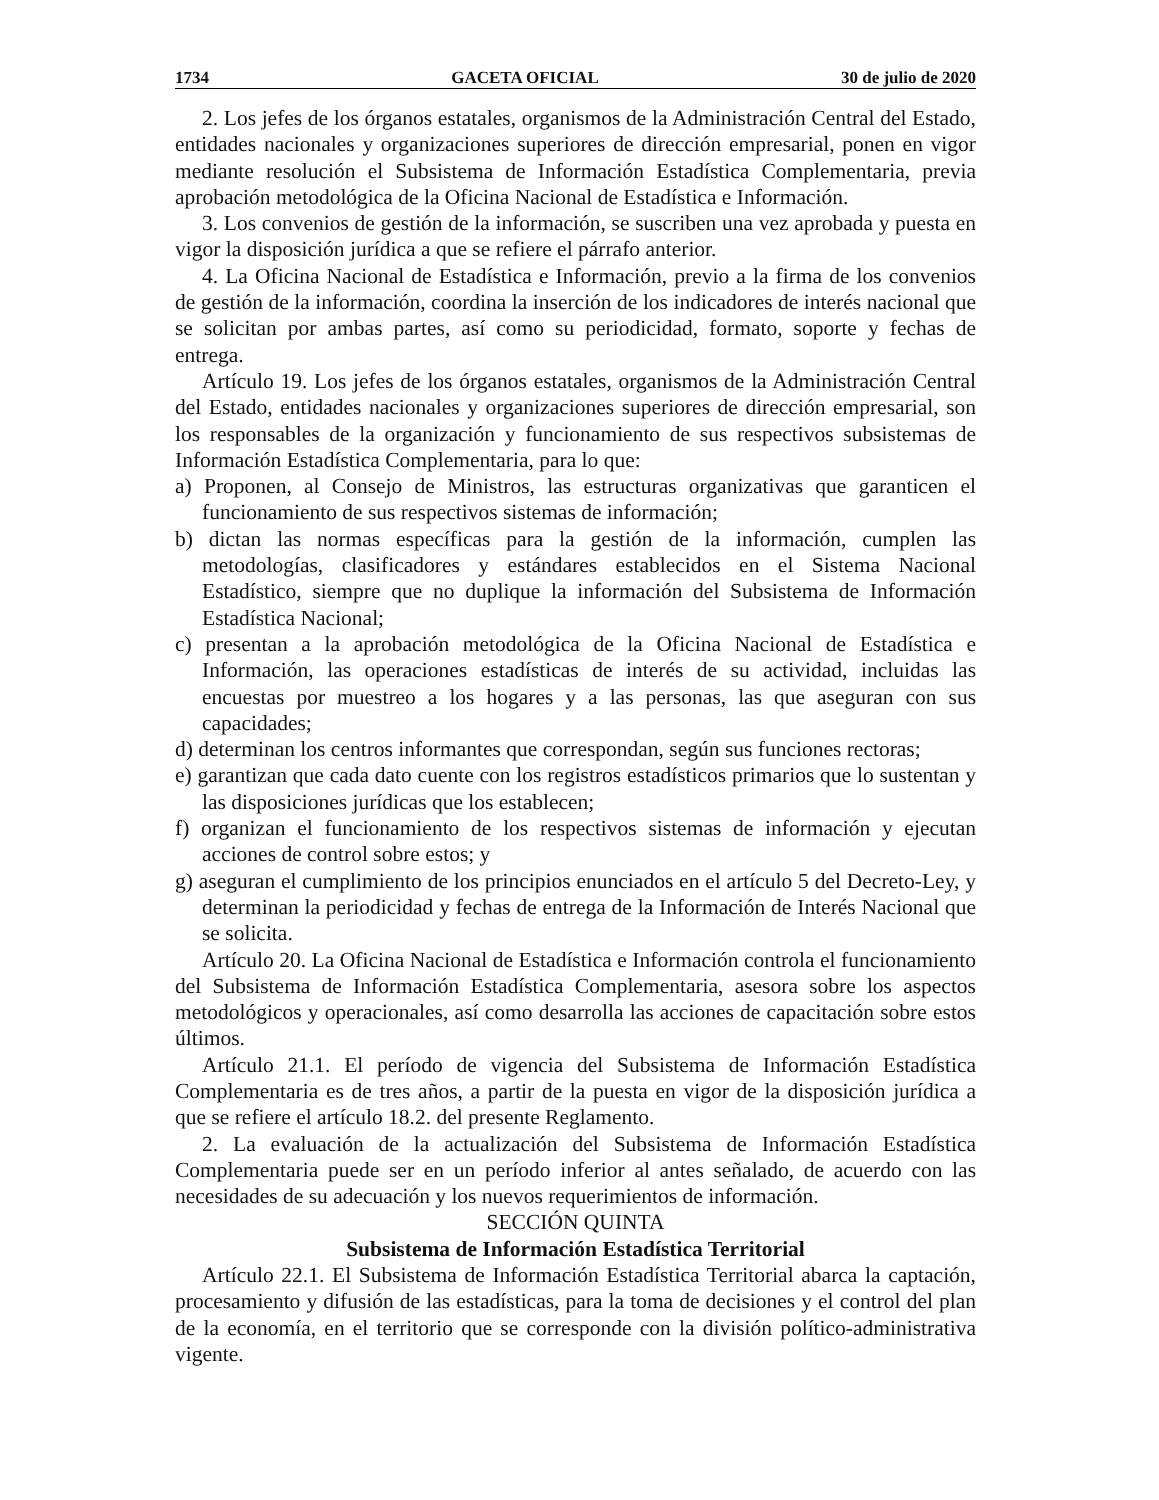1734 GACETA OFICIAL 30 de julio de 2020
2. Los jefes de los órganos estatales, organismos de la Administración Central del Estado, entidades nacionales y organizaciones superiores de dirección empresarial, ponen en vigor mediante resolución el Subsistema de Información Estadística Complementaria, previa aprobación metodológica de la Oficina Nacional de Estadística e Información.
3. Los convenios de gestión de la información, se suscriben una vez aprobada y puesta en vigor la disposición jurídica a que se refiere el párrafo anterior.
4. La Oficina Nacional de Estadística e Información, previo a la firma de los convenios de gestión de la información, coordina la inserción de los indicadores de interés nacional que se solicitan por ambas partes, así como su periodicidad, formato, soporte y fechas de entrega.
Artículo 19. Los jefes de los órganos estatales, organismos de la Administración Central del Estado, entidades nacionales y organizaciones superiores de dirección empresarial, son los responsables de la organización y funcionamiento de sus respectivos subsistemas de Información Estadística Complementaria, para lo que:
a) Proponen, al Consejo de Ministros, las estructuras organizativas que garanticen el funcionamiento de sus respectivos sistemas de información;
b) dictan las normas específicas para la gestión de la información, cumplen las metodologías, clasificadores y estándares establecidos en el Sistema Nacional Estadístico, siempre que no duplique la información del Subsistema de Información Estadística Nacional;
c) presentan a la aprobación metodológica de la Oficina Nacional de Estadística e Información, las operaciones estadísticas de interés de su actividad, incluidas las encuestas por muestreo a los hogares y a las personas, las que aseguran con sus capacidades;
d) determinan los centros informantes que correspondan, según sus funciones rectoras;
e) garantizan que cada dato cuente con los registros estadísticos primarios que lo sustentan y las disposiciones jurídicas que los establecen;
f) organizan el funcionamiento de los respectivos sistemas de información y ejecutan acciones de control sobre estos; y
g) aseguran el cumplimiento de los principios enunciados en el artículo 5 del Decreto-Ley, y determinan la periodicidad y fechas de entrega de la Información de Interés Nacional que se solicita.
Artículo 20. La Oficina Nacional de Estadística e Información controla el funcionamiento del Subsistema de Información Estadística Complementaria, asesora sobre los aspectos metodológicos y operacionales, así como desarrolla las acciones de capacitación sobre estos últimos.
Artículo 21.1. El período de vigencia del Subsistema de Información Estadística Complementaria es de tres años, a partir de la puesta en vigor de la disposición jurídica a que se refiere el artículo 18.2. del presente Reglamento.
2. La evaluación de la actualización del Subsistema de Información Estadística Complementaria puede ser en un período inferior al antes señalado, de acuerdo con las necesidades de su adecuación y los nuevos requerimientos de información.
SECCIÓN QUINTA
Subsistema de Información Estadística Territorial
Artículo 22.1. El Subsistema de Información Estadística Territorial abarca la captación, procesamiento y difusión de las estadísticas, para la toma de decisiones y el control del plan de la economía, en el territorio que se corresponde con la división político-administrativa vigente.